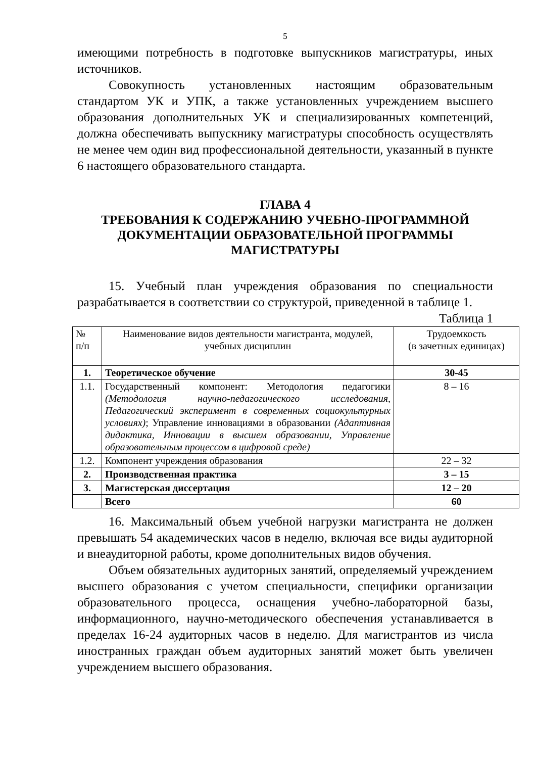5
имеющими потребность в подготовке выпускников магистратуры, иных источников.
Совокупность установленных настоящим образовательным стандартом УК и УПК, а также установленных учреждением высшего образования дополнительных УК и специализированных компетенций, должна обеспечивать выпускнику магистратуры способность осуществлять не менее чем один вид профессиональной деятельности, указанный в пункте 6 настоящего образовательного стандарта.
ГЛАВА 4
ТРЕБОВАНИЯ К СОДЕРЖАНИЮ УЧЕБНО-ПРОГРАММНОЙ ДОКУМЕНТАЦИИ ОБРАЗОВАТЕЛЬНОЙ ПРОГРАММЫ МАГИСТРАТУРЫ
15. Учебный план учреждения образования по специальности разрабатывается в соответствии со структурой, приведенной в таблице 1.
Таблица 1
| № п/п | Наименование видов деятельности магистранта, модулей, учебных дисциплин | Трудоемкость (в зачетных единицах) |
| 1. | Теоретическое обучение | 30-45 |
| 1.1. | Государственный компонент: Методология педагогики (Методология научно-педагогического исследования, Педагогический эксперимент в современных социокультурных условиях) ; Управление инновациями в образовании (Адаптивная дидактика, Инновации в высшем образовании, Управление образовательным процессом в цифровой среде) | 8 – 16 |
| 1.2. | Компонент учреждения образования | 22 – 32 |
| 2. | Производственная практика | 3 – 15 |
| 3. | Магистерская диссертация | 12 – 20 |
| | Всего | 60 |
16. Максимальный объем учебной нагрузки магистранта не должен превышать 54 академических часов в неделю, включая все виды аудиторной и внеаудиторной работы, кроме дополнительных видов обучения.
Объем обязательных аудиторных занятий, определяемый учреждением высшего образования с учетом специальности, специфики организации образовательного процесса, оснащения учебно-лабораторной базы, информационного, научно-методического обеспечения устанавливается в пределах 16-24 аудиторных часов в неделю. Для магистрантов из числа иностранных граждан объем аудиторных занятий может быть увеличен учреждением высшего образования.